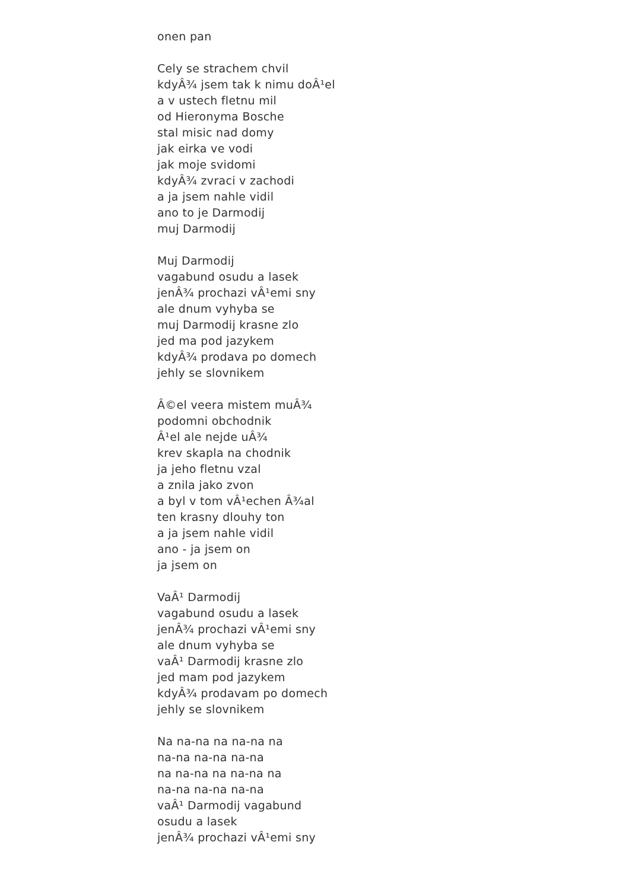onen pan
Cely se strachem chvil
kdyÂ¾ jsem tak k nimu doÂ¹el
a v ustech fletnu mil
od Hieronyma Bosche
stal misic nad domy
jak eirka ve vodi
jak moje svidomi
kdyÂ¾ zvraci v zachodi
a ja jsem nahle vidil
ano to je Darmodij
muj Darmodij
Muj Darmodij
vagabund osudu a lasek
jenÂ¾ prochazi vÂ¹emi sny
ale dnum vyhyba se
muj Darmodij krasne zlo
jed ma pod jazykem
kdyÂ¾ prodava po domech
jehly se slovnikem
Â©el veera mistem muÂ¾
podomni obchodnik
Â¹el ale nejde uÂ¾
krev skapla na chodnik
ja jeho fletnu vzal
a znila jako zvon
a byl v tom vÂ¹echen Â¾al
ten krasny dlouhy ton
a ja jsem nahle vidil
ano - ja jsem on
ja jsem on
VaÂ¹ Darmodij
vagabund osudu a lasek
jenÂ¾ prochazi vÂ¹emi sny
ale dnum vyhyba se
vaÂ¹ Darmodij krasne zlo
jed mam pod jazykem
kdyÂ¾ prodavam po domech
jehly se slovnikem
Na na-na na na-na na
na-na na-na na-na
na na-na na na-na na
na-na na-na na-na
vaÂ¹ Darmodij vagabund
osudu a lasek
jenÂ¾ prochazi vÂ¹emi sny